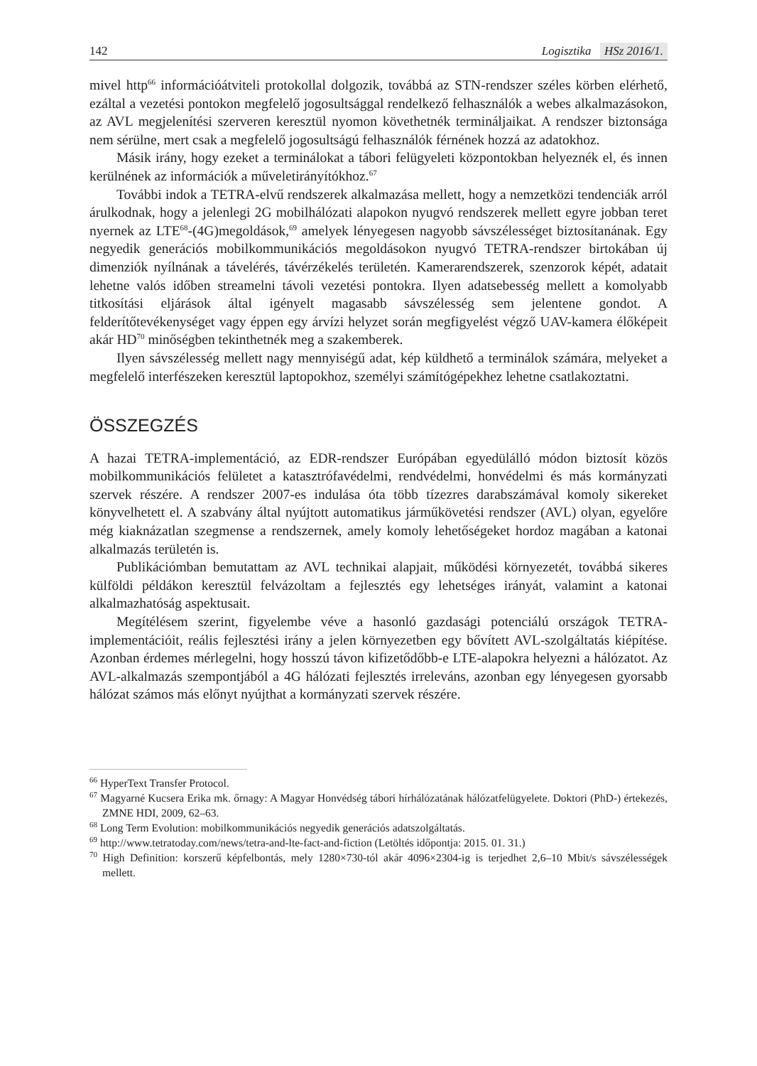142 Logisztika HSz 2016/1.
mivel http<sup>66</sup> információátviteli protokollal dolgozik, továbbá az STN-rendszer széles körben elérhető, ezáltal a vezetési pontokon megfelelő jogosultsággal rendelkező felhasználók a webes alkalmazásokon, az AVL megjelenítési szerveren keresztül nyomon követhetnék termináljaikat. A rendszer biztonsága nem sérülne, mert csak a megfelelő jogosultságú felhasználók férnének hozzá az adatokhoz.
Másik irány, hogy ezeket a terminálokat a tábori felügyeleti központokban helyeznék el, és innen kerülnének az információk a műveletirányítókhoz.<sup>67</sup>
További indok a TETRA-elvű rendszerek alkalmazása mellett, hogy a nemzetközi tendenciák arról árulkodnak, hogy a jelenlegi 2G mobilhálózati alapokon nyugvó rendszerek mellett egyre jobban teret nyernek az LTE<sup>68</sup>-(4G)megoldások,<sup>69</sup> amelyek lényegesen nagyobb sávszélességet biztosítanának. Egy negyedik generációs mobilkommunikációs megoldásokon nyugvó TETRA-rendszer birtokában új dimenziók nyílnának a távelérés, távérzékelés területén. Kamerarendszerek, szenzorok képét, adatait lehetne valós időben streamelni távoli vezetési pontokra. Ilyen adatsebesség mellett a komolyabb titkosítási eljárások által igényelt magasabb sávszélesség sem jelentene gondot. A felderítőtevékenységet vagy éppen egy árvízi helyzet során megfigyelést végző UAV-kamera élőképeit akár HD<sup>70</sup> minőségben tekinthetnék meg a szakemberek.
Ilyen sávszélesség mellett nagy mennyiségű adat, kép küldhető a terminálok számára, melyeket a megfelelő interfészeken keresztül laptopokhoz, személyi számítógépekhez lehetne csatlakoztatni.
ÖSSZEGZÉS
A hazai TETRA-implementáció, az EDR-rendszer Európában egyedülálló módon biztosít közös mobilkommunikációs felületet a katasztrófavédelmi, rendvédelmi, honvédelmi és más kormányzati szervek részére. A rendszer 2007-es indulása óta több tízezres darabszámával komoly sikereket könyvelhetett el. A szabvány által nyújtott automatikus járműkövetési rendszer (AVL) olyan, egyelőre még kiaknázatlan szegmense a rendszernek, amely komoly lehetőségeket hordoz magában a katonai alkalmazás területén is.
Publikációmban bemutattam az AVL technikai alapjait, működési környezetét, továbbá sikeres külföldi példákon keresztül felvázoltam a fejlesztés egy lehetséges irányát, valamint a katonai alkalmazhatóság aspektusait.
Megítélésem szerint, figyelembe véve a hasonló gazdasági potenciálú országok TETRA-implementációit, reális fejlesztési irány a jelen környezetben egy bővített AVL-szolgáltatás kiépítése. Azonban érdemes mérlegelni, hogy hosszú távon kifizetődőbb-e LTE-alapokra helyezni a hálózatot. Az AVL-alkalmazás szempontjából a 4G hálózati fejlesztés irreleváns, azonban egy lényegesen gyorsabb hálózat számos más előnyt nyújthat a kormányzati szervek részére.
<sup>66</sup> HyperText Transfer Protocol.
<sup>67</sup> Magyarné Kucsera Erika mk. őrnagy: A Magyar Honvédség tábori hírhálózatának hálózatfelügyelete. Doktori (PhD-) értekezés, ZMNE HDI, 2009, 62–63.
<sup>68</sup> Long Term Evolution: mobilkommunikációs negyedik generációs adatszolgáltatás.
<sup>69</sup> http://www.tetratoday.com/news/tetra-and-lte-fact-and-fiction (Letöltés időpontja: 2015. 01. 31.)
<sup>70</sup> High Definition: korszerű képfelbontás, mely 1280×730-tól akár 4096×2304-ig is terjedhet 2,6–10 Mbit/s sávszélességek mellett.